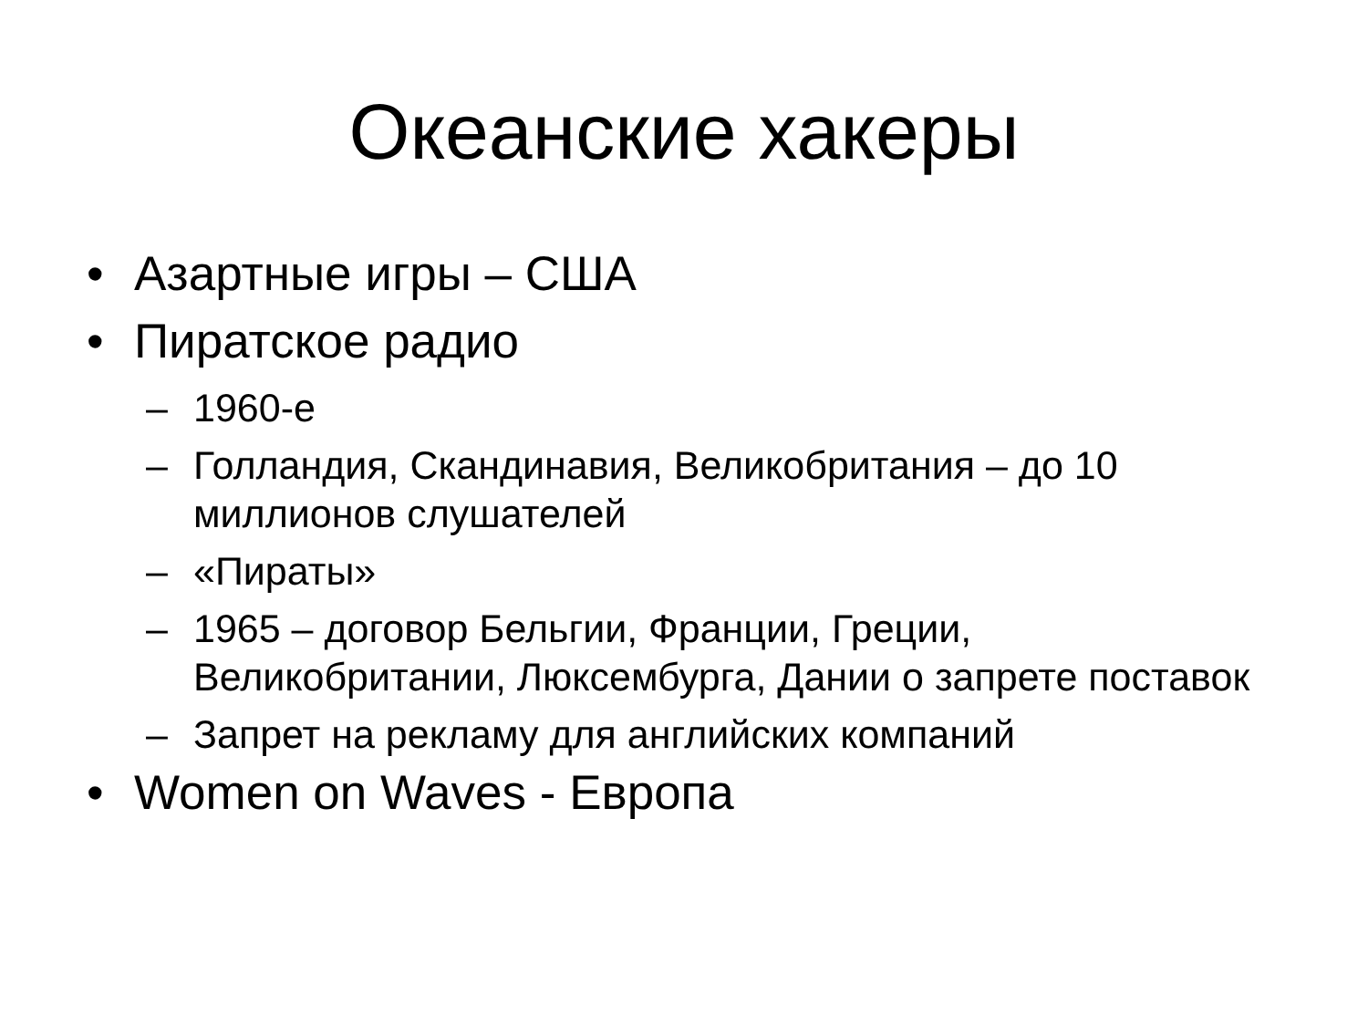Океанские хакеры
• Азартные игры – США
• Пиратское радио
– 1960-е
– Голландия, Скандинавия, Великобритания – до 10 миллионов слушателей
– «Пираты»
– 1965 – договор Бельгии, Франции, Греции, Великобритании, Люксембурга, Дании о запрете поставок
– Запрет на рекламу для английских компаний
• Women on Waves - Европа